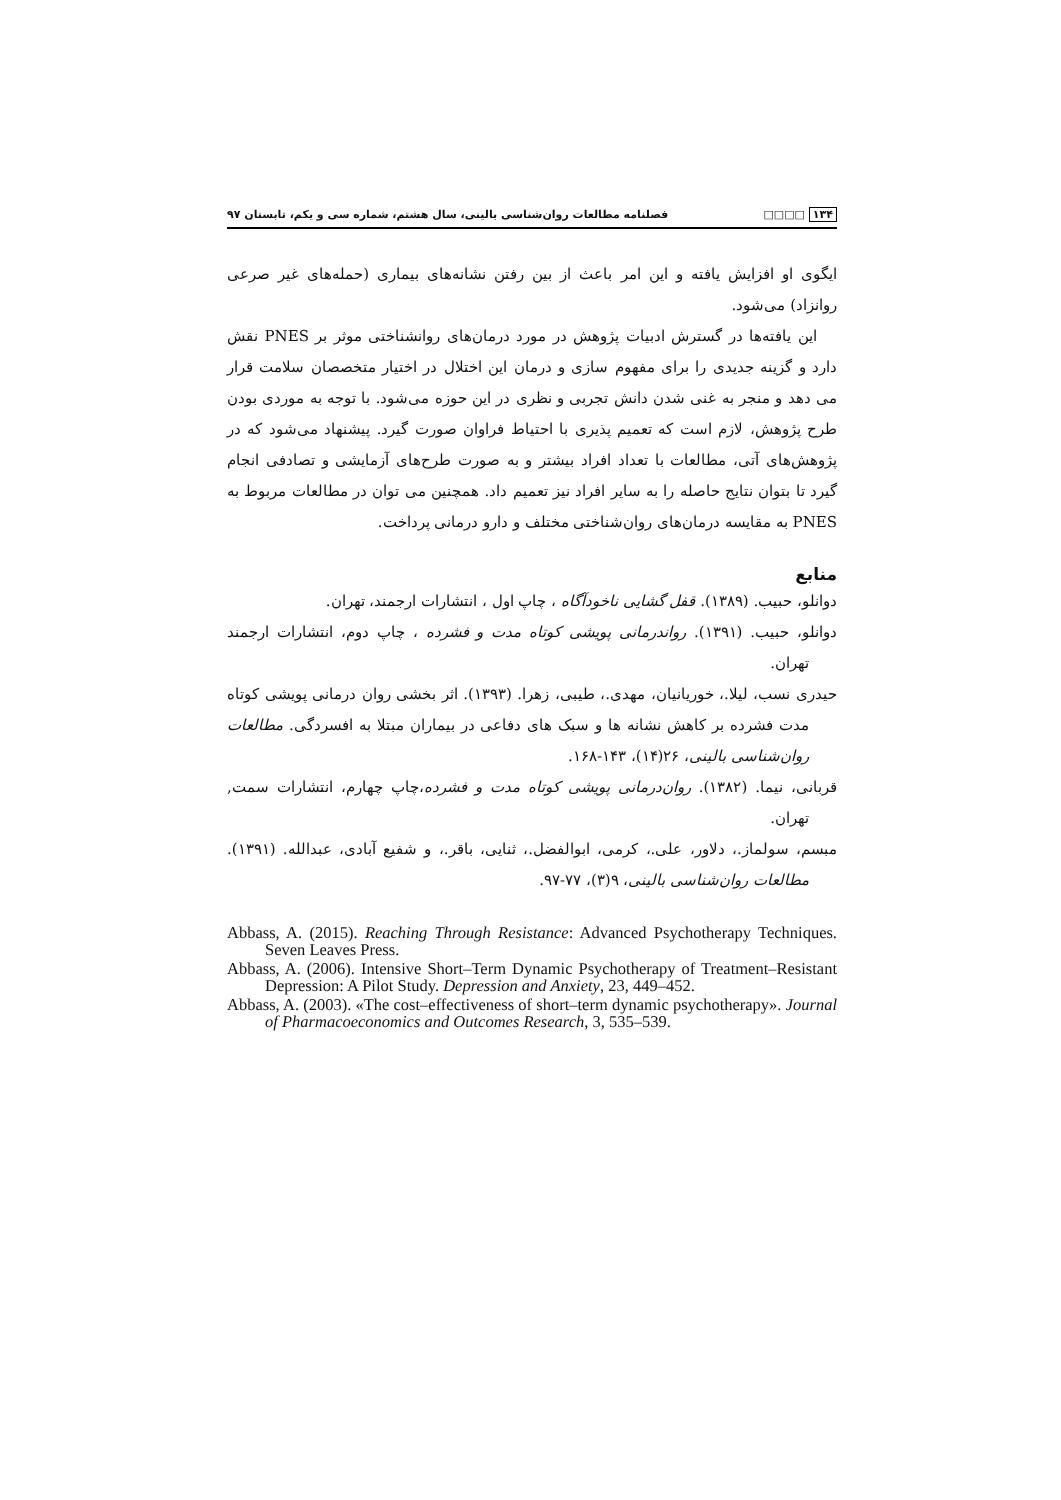۱۳۴ □□□□ فصلنامه مطالعات روان‌شناسی بالینی، سال هشتم، شماره سی و یکم، تابستان ۹۷
ایگوی او افزایش یافته و این امر باعث از بین رفتن نشانه‌های بیماری (حمله‌های غیر صرعی روانزاد) می‌شود.
این یافته‌ها در گسترش ادبیات پژوهش در مورد درمان‌های روانشناختی موثر بر PNES نقش دارد و گزینه جدیدی را برای مفهوم سازی و درمان این اختلال در اختیار متخصصان سلامت قرار می دهد و منجر به غنی شدن دانش تجربی و نظری در این حوزه می‌شود. با توجه به موردی بودن طرح پژوهش، لازم است که تعمیم پذیری با احتیاط فراوان صورت گیرد. پیشنهاد می‌شود که در پژوهش‌های آتی، مطالعات با تعداد افراد بیشتر و به صورت طرح‌های آزمایشی و تصادفی انجام گیرد تا بتوان نتایج حاصله را به سایر افراد نیز تعمیم داد. همچنین می توان در مطالعات مربوط به PNES به مقایسه درمان‌های روان‌شناختی مختلف و دارو درمانی پرداخت.
منابع
دوانلو، حبیب. (۱۳۸۹). قفل گشایی ناخودآگاه ، چاپ اول ، انتشارات ارجمند، تهران.
دوانلو، حبیب. (۱۳۹۱). رواندرمانی پویشی کوتاه مدت و فشرده ، چاپ دوم، انتشارات ارجمند تهران.
حیدری نسب، لیلا.، خوریانیان، مهدی.، طیبی، زهرا. (۱۳۹۳). اثر بخشی روان درمانی پویشی کوتاه مدت فشرده بر کاهش نشانه ها و سبک های دفاعی در بیماران مبتلا به افسردگی. مطالعات روان‌شناسی بالینی، ۲۶(۱۴)، ۱۴۳-۱۶۸.
قربانی، نیما. (۱۳۸۲). روان‌درمانی پویشی کوتاه مدت و فشرده،چاپ چهارم، انتشارات سمت, تهران.
مبسم، سولماز.، دلاور، علی.، کرمی، ابوالفضل.، ثنایی، باقر.، و شفیع آبادی، عبدالله. (۱۳۹۱). مطالعات روان‌شناسی بالینی، ۹(۳)، ۷۷-۹۷.
Abbass, A. (2015). Reaching Through Resistance: Advanced Psychotherapy Techniques. Seven Leaves Press.
Abbass, A. (2006). Intensive Short–Term Dynamic Psychotherapy of Treatment–Resistant Depression: A Pilot Study. Depression and Anxiety, 23, 449–452.
Abbass, A. (2003). «The cost–effectiveness of short–term dynamic psychotherapy». Journal of Pharmacoeconomics and Outcomes Research, 3, 535–539.